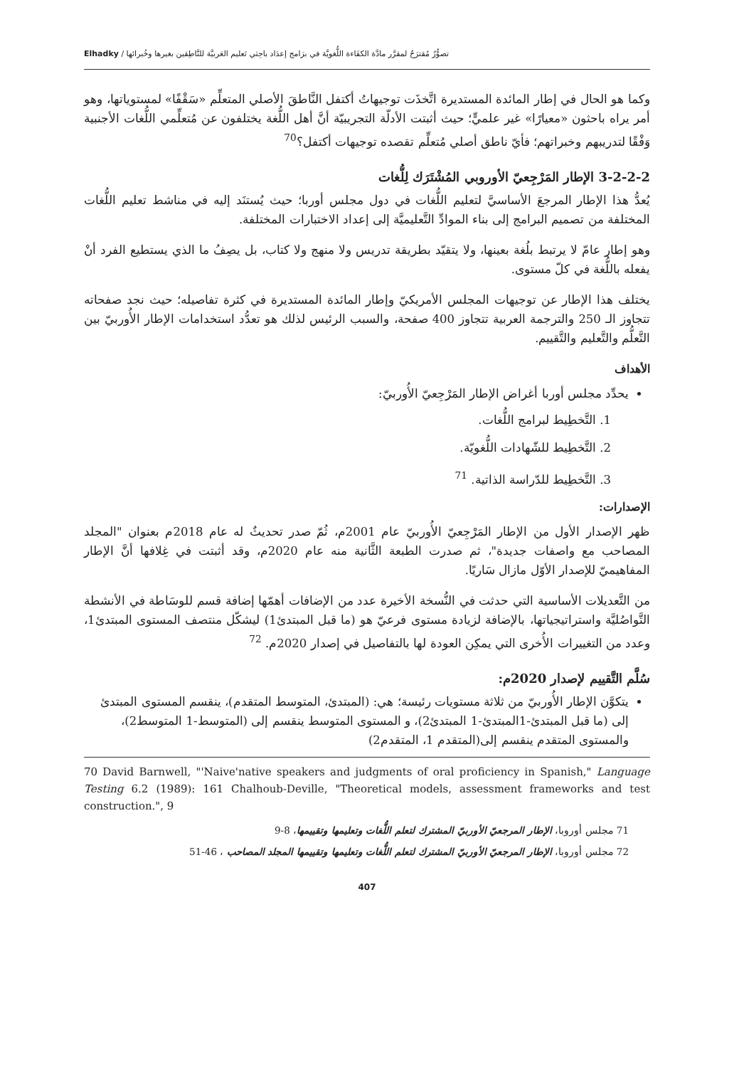تصوُّرٌ مُقترَحٌ لمقرَّر مادَّة الكفَاءة اللُّغويَّة في برَامج إعدَاد باحِثي تَعليم العَربيَّة للنَّاطِقين بغيرها وخُبرائها / Elhadky
وكما هو الحال في إطار المائدة المستديرة اتَّخذَت توجيهاتُ أكتفل النَّاطقَ الأصلي المتعلِّم «سَقْفًا» لمستوياتها، وهو أمر يراه باحثون «معيارًا» غير علميٍّ؛ حيث أثبتت الأدلّة التجريبيّة أنَّ أهل اللُّغة يختلفون عن مُتعلِّمي اللُّغات الأجنبية وَفْقًا لتدريبهم وخبراتهم؛ فأيّ ناطق أصلي مُتعلِّم تقصده توجيهات أكتفل؟<sup>70</sup>
3-2-2-2 الإطار المَرْجِعيّ الأوروبي المُشْتَرَك لِلُّغات
يُعدُّ هذا الإطار المرجعَ الأساسيَّ لتعليم اللُّغات في دول مجلس أوربا؛ حيث يُستنَد إليه في مناشط تعليم اللُّغات المختلفة من تصميم البرامج إلى بناء الموادِّ التَّعليميَّة إلى إعداد الاختبارات المختلفة.
وهو إطار عامّ لا يرتبط بلُغة بعينها، ولا يتقيّد بطريقة تدريس ولا منهج ولا كتاب، بل يصِفُ ما الذي يستطيع الفرد أنْ يفعله باللُّغة في كلّ مستوى.
يختلف هذا الإطار عن توجيهات المجلس الأمريكيّ وإطار المائدة المستديرة في كثرة تفاصيله؛ حيث نجد صفحاته تتجاوز الـ 250 والترجمة العربية تتجاوز 400 صفحة، والسبب الرئيس لذلك هو تعدُّد استخدامات الإطار الأُوربيّ بين التَّعلُّم والتَّعليم والتَّقييم.
الأهداف
يحدِّد مجلس أوربا أغراض الإطار المَرْجِعيّ الأُوربيّ:
1. التَّخطِيط لبرامج اللُّغات.
2. التَّخطِيط للشّهادات اللُّغويّة.
3. التَّخطِيط للدّراسة الذاتية. <sup>71</sup>
الإصدارات:
ظهر الإصدار الأول من الإطار المَرْجِعيّ الأُوربيّ عام 2001م، ثُمّ صدر تحديثٌ له عام 2018م بعنوان "المجلد المصاحب مع واصفات جديدة"، ثم صدرت الطبعة الثَّانية منه عام 2020م، وقد أثبتت في غِلافها أنَّ الإطار المفاهيميّ للإصدار الأوّل مازال سَاريًا.
من التَّعديلات الأساسية التي حدثت في النُّسخة الأخيرة عدد من الإضافات أهمّها إضافة قسم للوسَاطة في الأنشطة التَّواصُليَّة واستراتيجياتها، بالإضافة لزيادة مستوى فرعيّ هو (ما قبل المبتدئ1) ليشكّل منتصف المستوى المبتدئ1، وعدد من التغييرات الأُخرى التي يمكِن العودة لها بالتفاصيل في إصدار 2020م. <sup>72</sup>
سُلَّم التَّقييم لإصدار 2020م:
يتكوَّن الإطار الأُوربيّ من ثلاثة مستويات رئيسة؛ هي: (المبتدئ، المتوسط المتقدم)، ينقسم المستوى المبتدئ إلى (ما قبل المبتدئ-1المبتدئ-1 المبتدئ2)، و المستوى المتوسط ينقسم إلى (المتوسط-1 المتوسط2)، والمستوى المتقدم ينقسم إلى(المتقدم 1، المتقدم2)
70 David Barnwell, "'Naive'native speakers and judgments of oral proficiency in Spanish," Language Testing 6.2 (1989): 161 Chalhoub-Deville, "Theoretical models, assessment frameworks and test construction.", 9
71 مجلس أوروبا، الإطار المرجعيّ الأوربيّ المشترك لتعلم اللُّغات وتعليمها وتقييمها، 8-9
72 مجلس أوروبا، الإطار المرجعيّ الأوربيّ المشترك لتعلم اللُّغات وتعليمها وتقييمها المجلد المصاحب ، 46-51
407